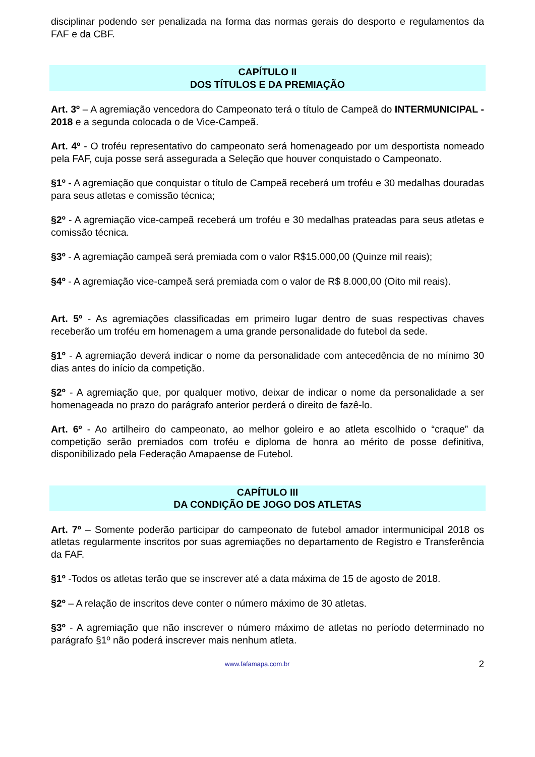disciplinar podendo ser penalizada na forma das normas gerais do desporto e regulamentos da FAF e da CBF.
CAPÍTULO II
DOS TÍTULOS E DA PREMIAÇÃO
Art. 3º – A agremiação vencedora do Campeonato terá o título de Campeã do INTERMUNICIPAL - 2018 e a segunda colocada o de Vice-Campeã.
Art. 4º - O troféu representativo do campeonato será homenageado por um desportista nomeado pela FAF, cuja posse será assegurada a Seleção que houver conquistado o Campeonato.
§1º - A agremiação que conquistar o título de Campeã receberá um troféu e 30 medalhas douradas para seus atletas e comissão técnica;
§2º - A agremiação vice-campeã receberá um troféu e 30 medalhas prateadas para seus atletas e comissão técnica.
§3º - A agremiação campeã será premiada com o valor R$15.000,00 (Quinze mil reais);
§4º - A agremiação vice-campeã será premiada com o valor de R$ 8.000,00 (Oito mil reais).
Art. 5º - As agremiações classificadas em primeiro lugar dentro de suas respectivas chaves receberão um troféu em homenagem a uma grande personalidade do futebol da sede.
§1º - A agremiação deverá indicar o nome da personalidade com antecedência de no mínimo 30 dias antes do início da competição.
§2º - A agremiação que, por qualquer motivo, deixar de indicar o nome da personalidade a ser homenageada no prazo do parágrafo anterior perderá o direito de fazê-lo.
Art. 6º - Ao artilheiro do campeonato, ao melhor goleiro e ao atleta escolhido o “craque” da competição serão premiados com troféu e diploma de honra ao mérito de posse definitiva, disponibilizado pela Federação Amapaense de Futebol.
CAPÍTULO III
DA CONDIÇÃO DE JOGO DOS ATLETAS
Art. 7º – Somente poderão participar do campeonato de futebol amador intermunicipal 2018 os atletas regularmente inscritos por suas agremiações no departamento de Registro e Transferência da FAF.
§1º -Todos os atletas terão que se inscrever até a data máxima de 15 de agosto de 2018.
§2º – A relação de inscritos deve conter o número máximo de 30 atletas.
§3º - A agremiação que não inscrever o número máximo de atletas no período determinado no parágrafo §1º não poderá inscrever mais nenhum atleta.
www.fafamapa.com.br 2